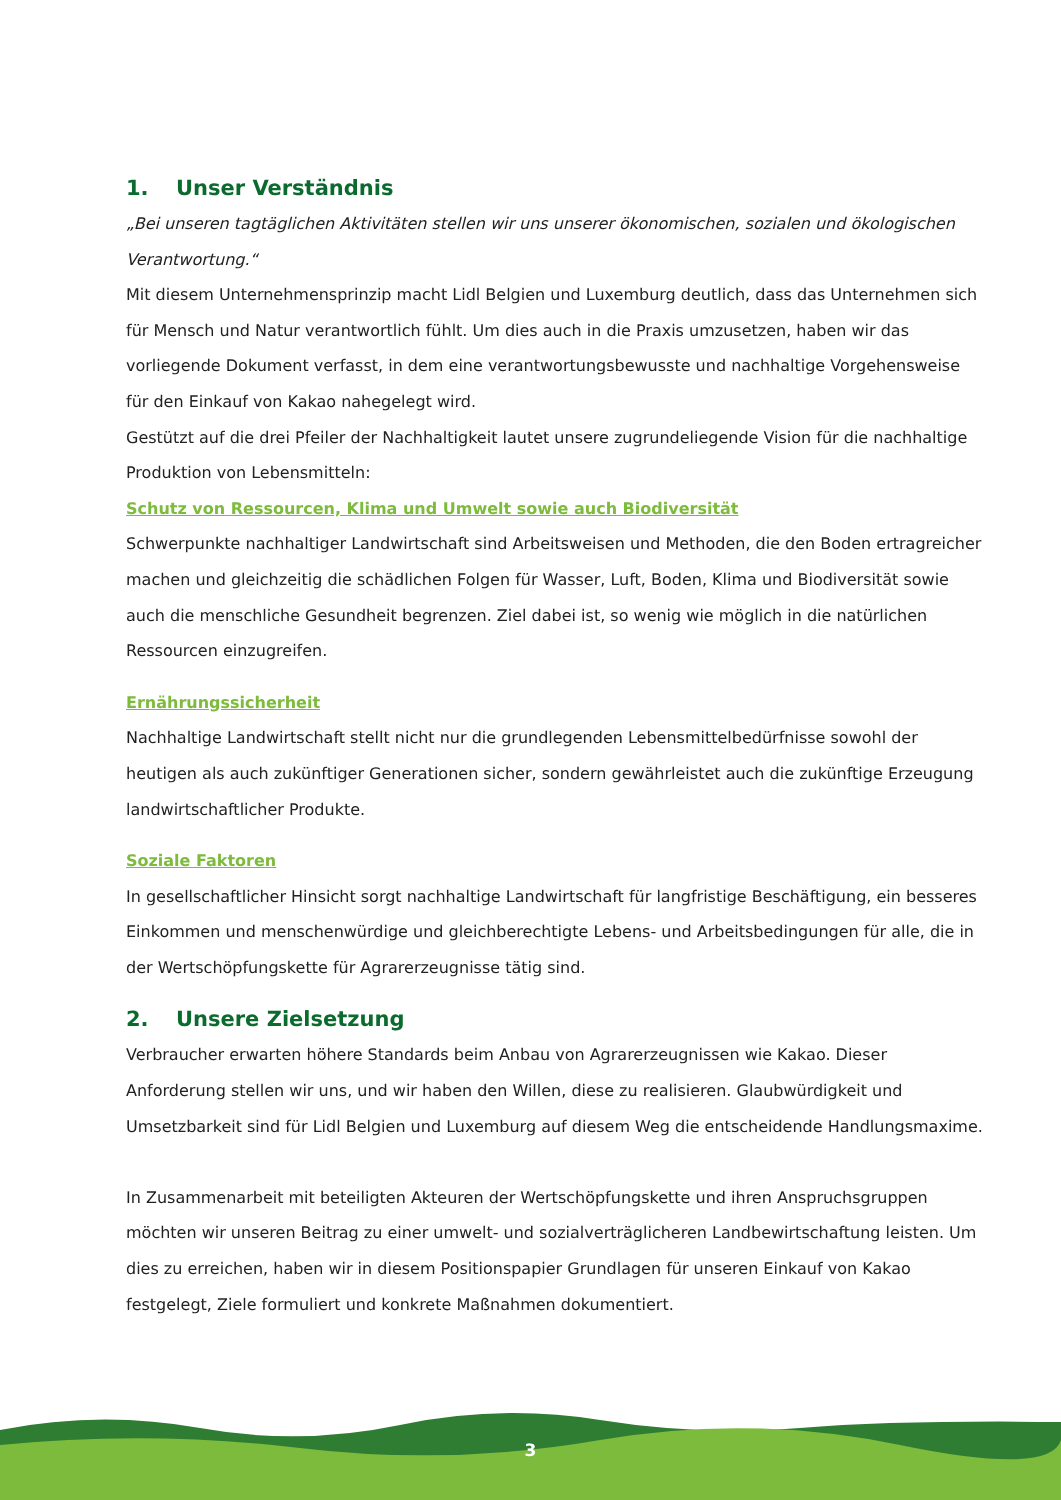1. Unser Verständnis
„Bei unseren tagtäglichen Aktivitäten stellen wir uns unserer ökonomischen, sozialen und ökologischen Verantwortung.“
Mit diesem Unternehmensprinzip macht Lidl Belgien und Luxemburg deutlich, dass das Unternehmen sich für Mensch und Natur verantwortlich fühlt. Um dies auch in die Praxis umzusetzen, haben wir das vorliegende Dokument verfasst, in dem eine verantwortungsbewusste und nachhaltige Vorgehensweise für den Einkauf von Kakao nahegelegt wird.
Gestützt auf die drei Pfeiler der Nachhaltigkeit lautet unsere zugrundeliegende Vision für die nachhaltige Produktion von Lebensmitteln:
Schutz von Ressourcen, Klima und Umwelt sowie auch Biodiversität
Schwerpunkte nachhaltiger Landwirtschaft sind Arbeitsweisen und Methoden, die den Boden ertragreicher machen und gleichzeitig die schädlichen Folgen für Wasser, Luft, Boden, Klima und Biodiversität sowie auch die menschliche Gesundheit begrenzen. Ziel dabei ist, so wenig wie möglich in die natürlichen Ressourcen einzugreifen.
Ernährungssicherheit
Nachhaltige Landwirtschaft stellt nicht nur die grundlegenden Lebensmittelbedürfnisse sowohl der heutigen als auch zukünftiger Generationen sicher, sondern gewährleistet auch die zukünftige Erzeugung landwirtschaftlicher Produkte.
Soziale Faktoren
In gesellschaftlicher Hinsicht sorgt nachhaltige Landwirtschaft für langfristige Beschäftigung, ein besseres Einkommen und menschenwürdige und gleichberechtigte Lebens- und Arbeitsbedingungen für alle, die in der Wertschöpfungskette für Agrarerzeugnisse tätig sind.
2. Unsere Zielsetzung
Verbraucher erwarten höhere Standards beim Anbau von Agrarerzeugnissen wie Kakao. Dieser Anforderung stellen wir uns, und wir haben den Willen, diese zu realisieren. Glaubwürdigkeit und Umsetzbarkeit sind für Lidl Belgien und Luxemburg auf diesem Weg die entscheidende Handlungsmaxime.
In Zusammenarbeit mit beteiligten Akteuren der Wertschöpfungskette und ihren Anspruchsgruppen möchten wir unseren Beitrag zu einer umwelt- und sozialverträglicheren Landbewirtschaftung leisten. Um dies zu erreichen, haben wir in diesem Positionspapier Grundlagen für unseren Einkauf von Kakao festgelegt, Ziele formuliert und konkrete Maßnahmen dokumentiert.
3